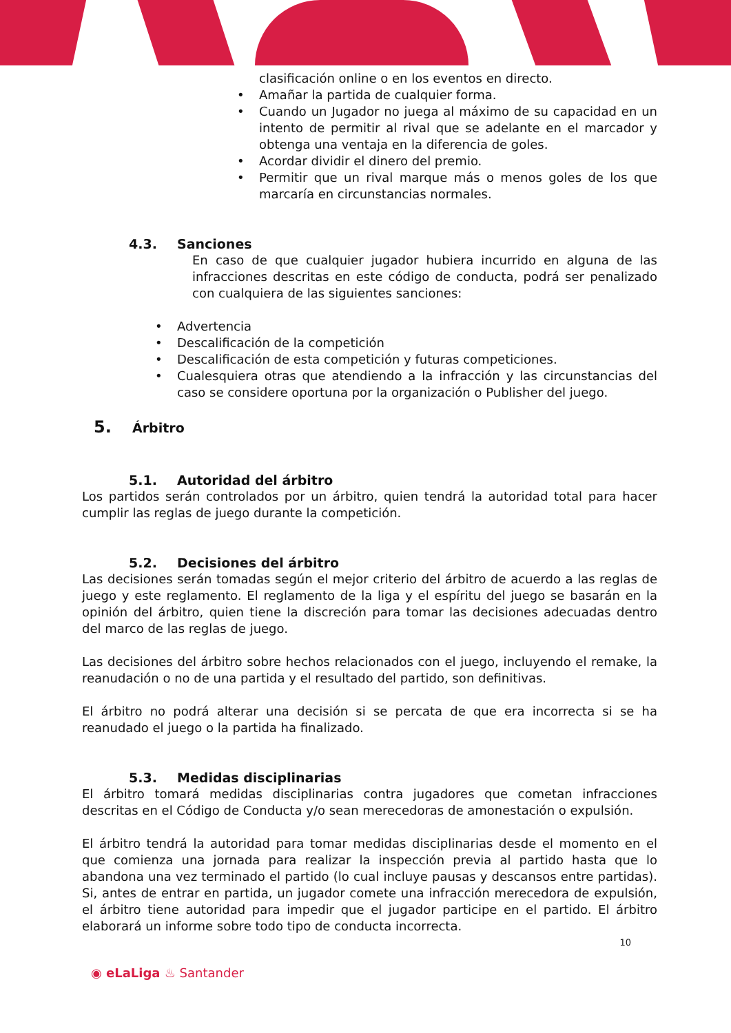clasificación online o en los eventos en directo.
• Amañar la partida de cualquier forma.
• Cuando un Jugador no juega al máximo de su capacidad en un intento de permitir al rival que se adelante en el marcador y obtenga una ventaja en la diferencia de goles.
• Acordar dividir el dinero del premio.
• Permitir que un rival marque más o menos goles de los que marcaría en circunstancias normales.
4.3. Sanciones
En caso de que cualquier jugador hubiera incurrido en alguna de las infracciones descritas en este código de conducta, podrá ser penalizado con cualquiera de las siguientes sanciones:
• Advertencia
• Descalificación de la competición
• Descalificación de esta competición y futuras competiciones.
• Cualesquiera otras que atendiendo a la infracción y las circunstancias del caso se considere oportuna por la organización o Publisher del juego.
5. Árbitro
5.1. Autoridad del árbitro
Los partidos serán controlados por un árbitro, quien tendrá la autoridad total para hacer cumplir las reglas de juego durante la competición.
5.2. Decisiones del árbitro
Las decisiones serán tomadas según el mejor criterio del árbitro de acuerdo a las reglas de juego y este reglamento. El reglamento de la liga y el espíritu del juego se basarán en la opinión del árbitro, quien tiene la discreción para tomar las decisiones adecuadas dentro del marco de las reglas de juego.
Las decisiones del árbitro sobre hechos relacionados con el juego, incluyendo el remake, la reanudación o no de una partida y el resultado del partido, son definitivas.
El árbitro no podrá alterar una decisión si se percata de que era incorrecta si se ha reanudado el juego o la partida ha finalizado.
5.3. Medidas disciplinarias
El árbitro tomará medidas disciplinarias contra jugadores que cometan infracciones descritas en el Código de Conducta y/o sean merecedoras de amonestación o expulsión.
El árbitro tendrá la autoridad para tomar medidas disciplinarias desde el momento en el que comienza una jornada para realizar la inspección previa al partido hasta que lo abandona una vez terminado el partido (lo cual incluye pausas y descansos entre partidas). Si, antes de entrar en partida, un jugador comete una infracción merecedora de expulsión, el árbitro tiene autoridad para impedir que el jugador participe en el partido. El árbitro elaborará un informe sobre todo tipo de conducta incorrecta.
10
◉ eLaLiga ♨ Santander